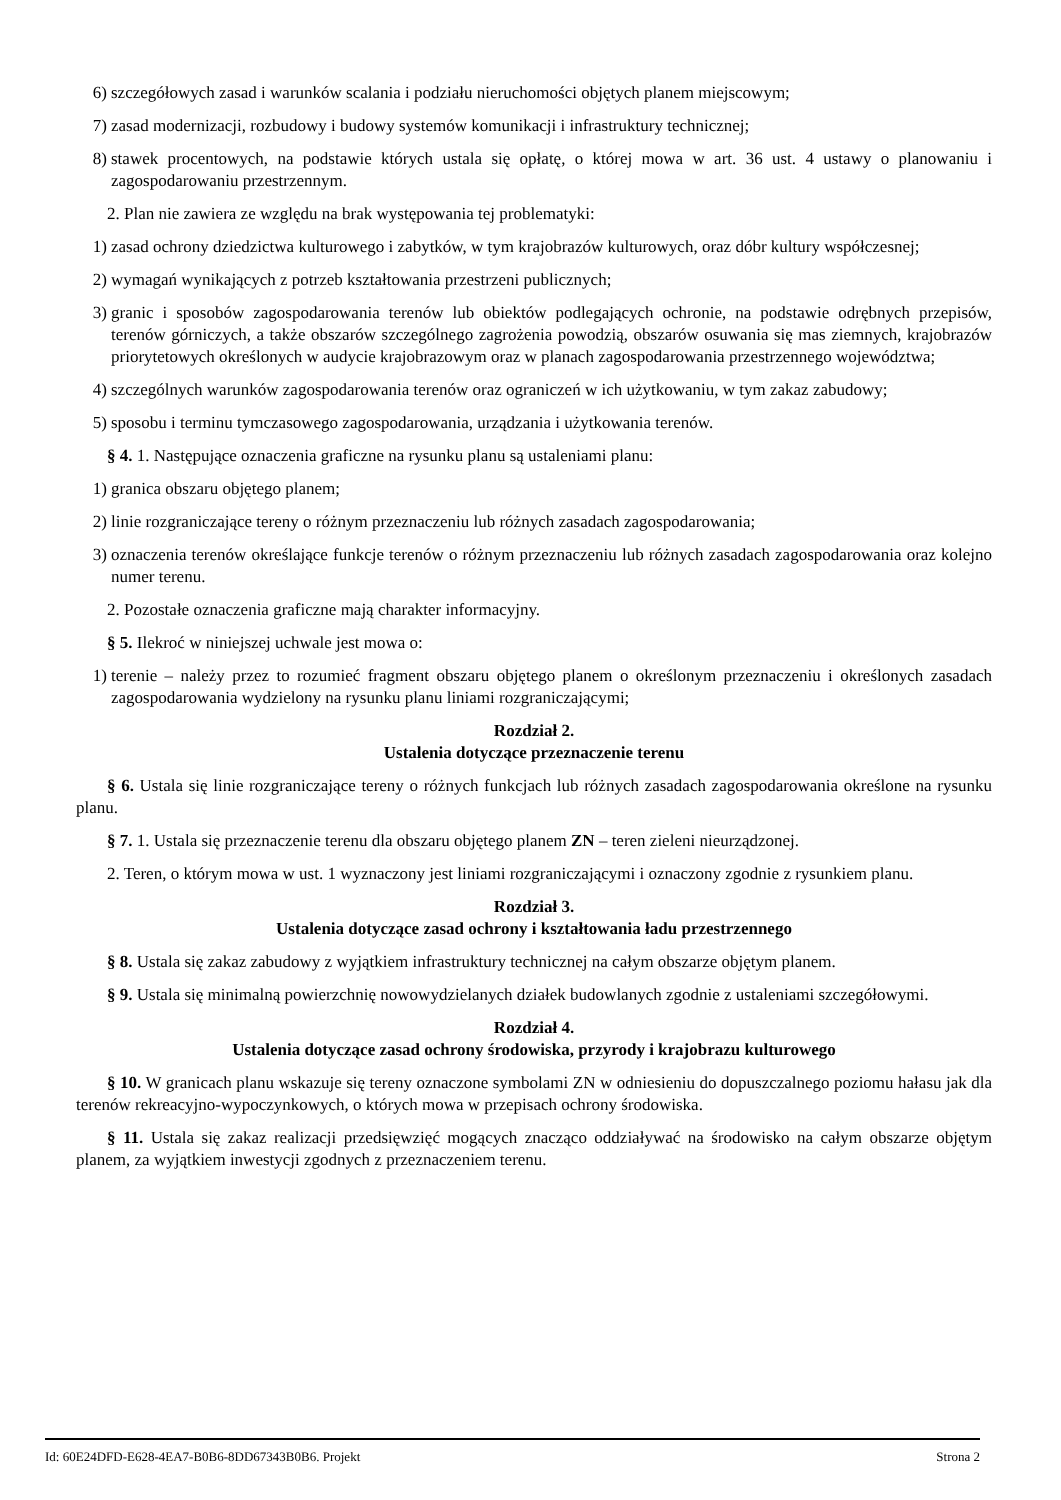6) szczegółowych zasad i warunków scalania i podziału nieruchomości objętych planem miejscowym;
7) zasad modernizacji, rozbudowy i budowy systemów komunikacji i infrastruktury technicznej;
8) stawek procentowych, na podstawie których ustala się opłatę, o której mowa w art. 36 ust. 4 ustawy o planowaniu i zagospodarowaniu przestrzennym.
2. Plan nie zawiera ze względu na brak występowania tej problematyki:
1) zasad ochrony dziedzictwa kulturowego i zabytków, w tym krajobrazów kulturowych, oraz dóbr kultury współczesnej;
2) wymagań wynikających z potrzeb kształtowania przestrzeni publicznych;
3) granic i sposobów zagospodarowania terenów lub obiektów podlegających ochronie, na podstawie odrębnych przepisów, terenów górniczych, a także obszarów szczególnego zagrożenia powodzią, obszarów osuwania się mas ziemnych, krajobrazów priorytetowych określonych w audycie krajobrazowym oraz w planach zagospodarowania przestrzennego województwa;
4) szczególnych warunków zagospodarowania terenów oraz ograniczeń w ich użytkowaniu, w tym zakaz zabudowy;
5) sposobu i terminu tymczasowego zagospodarowania, urządzania i użytkowania terenów.
§ 4. 1. Następujące oznaczenia graficzne na rysunku planu są ustaleniami planu:
1) granica obszaru objętego planem;
2) linie rozgraniczające tereny o różnym przeznaczeniu lub różnych zasadach zagospodarowania;
3) oznaczenia terenów określające funkcje terenów o różnym przeznaczeniu lub różnych zasadach zagospodarowania oraz kolejno numer terenu.
2. Pozostałe oznaczenia graficzne mają charakter informacyjny.
§ 5. Ilekroć w niniejszej uchwale jest mowa o:
1) terenie – należy przez to rozumieć fragment obszaru objętego planem o określonym przeznaczeniu i określonych zasadach zagospodarowania wydzielony na rysunku planu liniami rozgraniczającymi;
Rozdział 2.
Ustalenia dotyczące przeznaczenie terenu
§ 6. Ustala się linie rozgraniczające tereny o różnych funkcjach lub różnych zasadach zagospodarowania określone na rysunku planu.
§ 7. 1. Ustala się przeznaczenie terenu dla obszaru objętego planem ZN – teren zieleni nieurządzonej.
2. Teren, o którym mowa w ust. 1 wyznaczony jest liniami rozgraniczającymi i oznaczony zgodnie z rysunkiem planu.
Rozdział 3.
Ustalenia dotyczące zasad ochrony i kształtowania ładu przestrzennego
§ 8. Ustala się zakaz zabudowy z wyjątkiem infrastruktury technicznej na całym obszarze objętym planem.
§ 9. Ustala się minimalną powierzchnię nowowydzielanych działek budowlanych zgodnie z ustaleniami szczegółowymi.
Rozdział 4.
Ustalenia dotyczące zasad ochrony środowiska, przyrody i krajobrazu kulturowego
§ 10. W granicach planu wskazuje się tereny oznaczone symbolami ZN w odniesieniu do dopuszczalnego poziomu hałasu jak dla terenów rekreacyjno-wypoczynkowych, o których mowa w przepisach ochrony środowiska.
§ 11. Ustala się zakaz realizacji przedsięwzięć mogących znacząco oddziaływać na środowisko na całym obszarze objętym planem, za wyjątkiem inwestycji zgodnych z przeznaczeniem terenu.
Id: 60E24DFD-E628-4EA7-B0B6-8DD67343B0B6. Projekt Strona 2